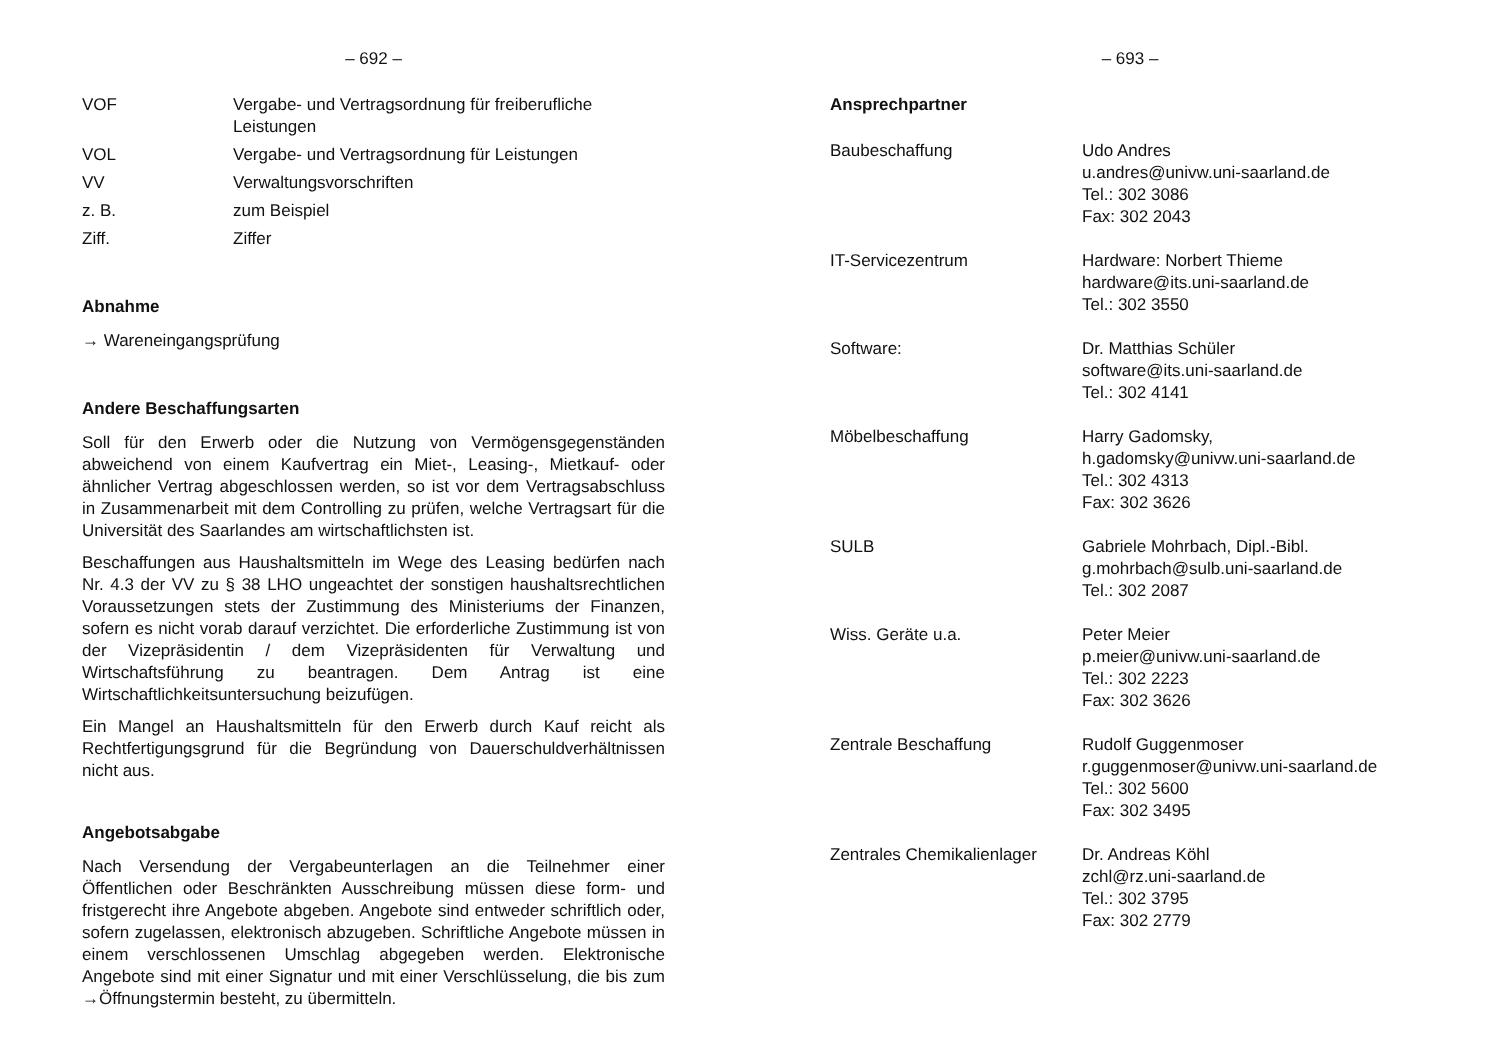– 692 –
VOF Vergabe- und Vertragsordnung für freiberufliche Leistungen
VOL Vergabe- und Vertragsordnung für Leistungen
VV Verwaltungsvorschriften
z. B. zum Beispiel
Ziff. Ziffer
Abnahme
→ Wareneingangsprüfung
Andere Beschaffungsarten
Soll für den Erwerb oder die Nutzung von Vermögensgegenständen abweichend von einem Kaufvertrag ein Miet-, Leasing-, Mietkauf- oder ähnlicher Vertrag abgeschlossen werden, so ist vor dem Vertragsabschluss in Zusammenarbeit mit dem Controlling zu prüfen, welche Vertragsart für die Universität des Saarlandes am wirtschaftlichsten ist.
Beschaffungen aus Haushaltsmitteln im Wege des Leasing bedürfen nach Nr. 4.3 der VV zu § 38 LHO ungeachtet der sonstigen haushaltsrechtlichen Voraussetzungen stets der Zustimmung des Ministeriums der Finanzen, sofern es nicht vorab darauf verzichtet. Die erforderliche Zustimmung ist von der Vizepräsidentin / dem Vizepräsidenten für Verwaltung und Wirtschaftsführung zu beantragen. Dem Antrag ist eine Wirtschaftlichkeitsuntersuchung beizufügen.
Ein Mangel an Haushaltsmitteln für den Erwerb durch Kauf reicht als Rechtfertigungsgrund für die Begründung von Dauerschuldverhältnissen nicht aus.
Angebotsabgabe
Nach Versendung der Vergabeunterlagen an die Teilnehmer einer Öffentlichen oder Beschränkten Ausschreibung müssen diese form- und fristgerecht ihre Angebote abgeben. Angebote sind entweder schriftlich oder, sofern zugelassen, elektronisch abzugeben. Schriftliche Angebote müssen in einem verschlossenen Umschlag abgegeben werden. Elektronische Angebote sind mit einer Signatur und mit einer Verschlüsselung, die bis zum →Öffnungstermin besteht, zu übermitteln.
– 693 –
Ansprechpartner
Baubeschaffung Udo Andres
u.andres@univw.uni-saarland.de
Tel.: 302 3086
Fax: 302 2043
IT-Servicezentrum Hardware: Norbert Thieme
hardware@its.uni-saarland.de
Tel.: 302 3550
Software: Dr. Matthias Schüler
software@its.uni-saarland.de
Tel.: 302 4141
Möbelbeschaffung Harry Gadomsky,
h.gadomsky@univw.uni-saarland.de
Tel.: 302 4313
Fax: 302 3626
SULB Gabriele Mohrbach, Dipl.-Bibl.
g.mohrbach@sulb.uni-saarland.de
Tel.: 302 2087
Wiss. Geräte u.a. Peter Meier
p.meier@univw.uni-saarland.de
Tel.: 302 2223
Fax: 302 3626
Zentrale Beschaffung Rudolf Guggenmoser
r.guggenmoser@univw.uni-saarland.de
Tel.: 302 5600
Fax: 302 3495
Zentrales Chemikalienlager
Dr. Andreas Köhl
zchl@rz.uni-saarland.de
Tel.: 302 3795
Fax: 302 2779